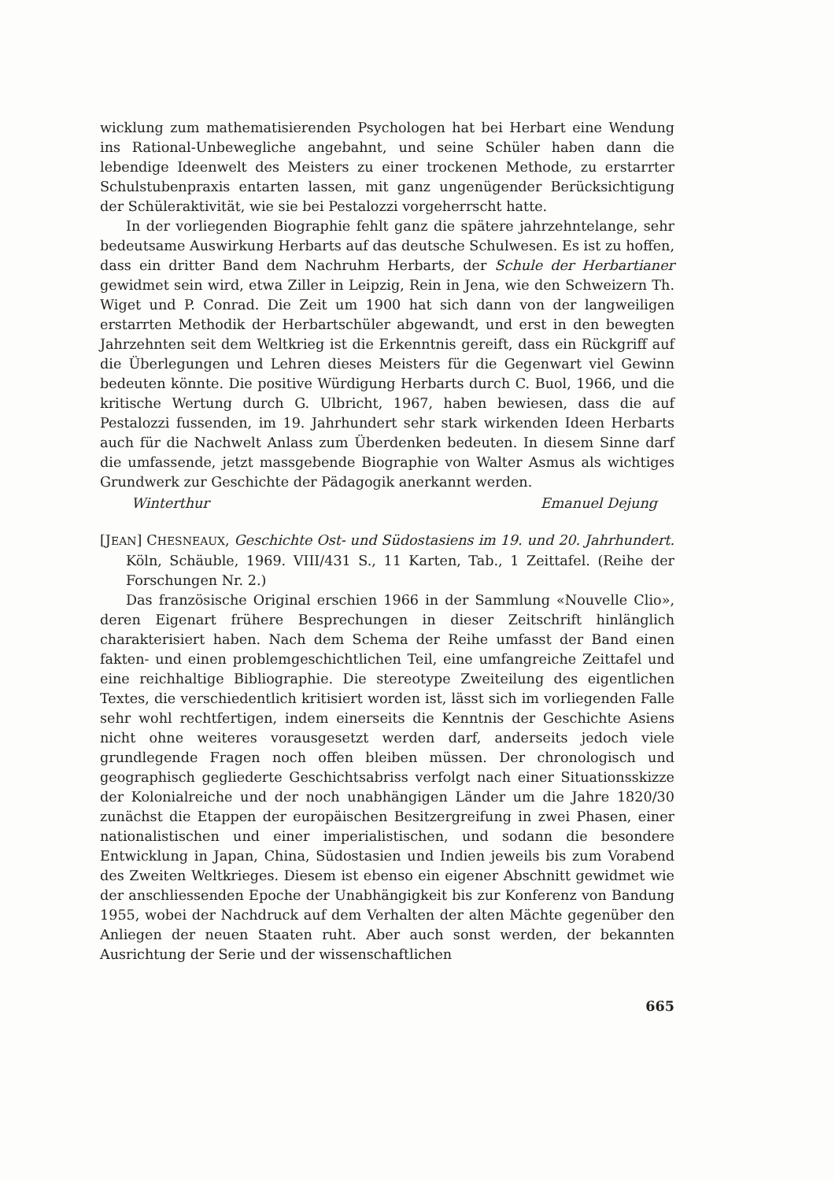wicklung zum mathematisierenden Psychologen hat bei Herbart eine Wendung ins Rational-Unbewegliche angebahnt, und seine Schüler haben dann die lebendige Ideenwelt des Meisters zu einer trockenen Methode, zu erstarrter Schulstubenpraxis entarten lassen, mit ganz ungenügender Berücksichtigung der Schüleraktivität, wie sie bei Pestalozzi vorgeherrscht hatte.
In der vorliegenden Biographie fehlt ganz die spätere jahrzehntelange, sehr bedeutsame Auswirkung Herbarts auf das deutsche Schulwesen. Es ist zu hoffen, dass ein dritter Band dem Nachruhm Herbarts, der Schule der Herbartianer gewidmet sein wird, etwa Ziller in Leipzig, Rein in Jena, wie den Schweizern Th. Wiget und P. Conrad. Die Zeit um 1900 hat sich dann von der langweiligen erstarrten Methodik der Herbartschüler abgewandt, und erst in den bewegten Jahrzehnten seit dem Weltkrieg ist die Erkenntnis gereift, dass ein Rückgriff auf die Überlegungen und Lehren dieses Meisters für die Gegenwart viel Gewinn bedeuten könnte. Die positive Würdigung Herbarts durch C. Buol, 1966, und die kritische Wertung durch G. Ulbricht, 1967, haben bewiesen, dass die auf Pestalozzi fussenden, im 19. Jahrhundert sehr stark wirkenden Ideen Herbarts auch für die Nachwelt Anlass zum Überdenken bedeuten. In diesem Sinne darf die umfassende, jetzt massgebende Biographie von Walter Asmus als wichtiges Grundwerk zur Geschichte der Pädagogik anerkannt werden.
Winterthur Emanuel Dejung
[JEAN] CHESNEAUX, Geschichte Ost- und Südostasiens im 19. und 20. Jahrhundert. Köln, Schäuble, 1969. VIII/431 S., 11 Karten, Tab., 1 Zeittafel. (Reihe der Forschungen Nr. 2.)
Das französische Original erschien 1966 in der Sammlung «Nouvelle Clio», deren Eigenart frühere Besprechungen in dieser Zeitschrift hinlänglich charakterisiert haben. Nach dem Schema der Reihe umfasst der Band einen fakten- und einen problemgeschichtlichen Teil, eine umfangreiche Zeittafel und eine reichhaltige Bibliographie. Die stereotype Zweiteilung des eigentlichen Textes, die verschiedentlich kritisiert worden ist, lässt sich im vorliegenden Falle sehr wohl rechtfertigen, indem einerseits die Kenntnis der Geschichte Asiens nicht ohne weiteres vorausgesetzt werden darf, anderseits jedoch viele grundlegende Fragen noch offen bleiben müssen. Der chronologisch und geographisch gegliederte Geschichtsabriss verfolgt nach einer Situationsskizze der Kolonialreiche und der noch unabhängigen Länder um die Jahre 1820/30 zunächst die Etappen der europäischen Besitzergreifung in zwei Phasen, einer nationalistischen und einer imperialistischen, und sodann die besondere Entwicklung in Japan, China, Südostasien und Indien jeweils bis zum Vorabend des Zweiten Weltkrieges. Diesem ist ebenso ein eigener Abschnitt gewidmet wie der anschliessenden Epoche der Unabhängigkeit bis zur Konferenz von Bandung 1955, wobei der Nachdruck auf dem Verhalten der alten Mächte gegenüber den Anliegen der neuen Staaten ruht. Aber auch sonst werden, der bekannten Ausrichtung der Serie und der wissenschaftlichen
665